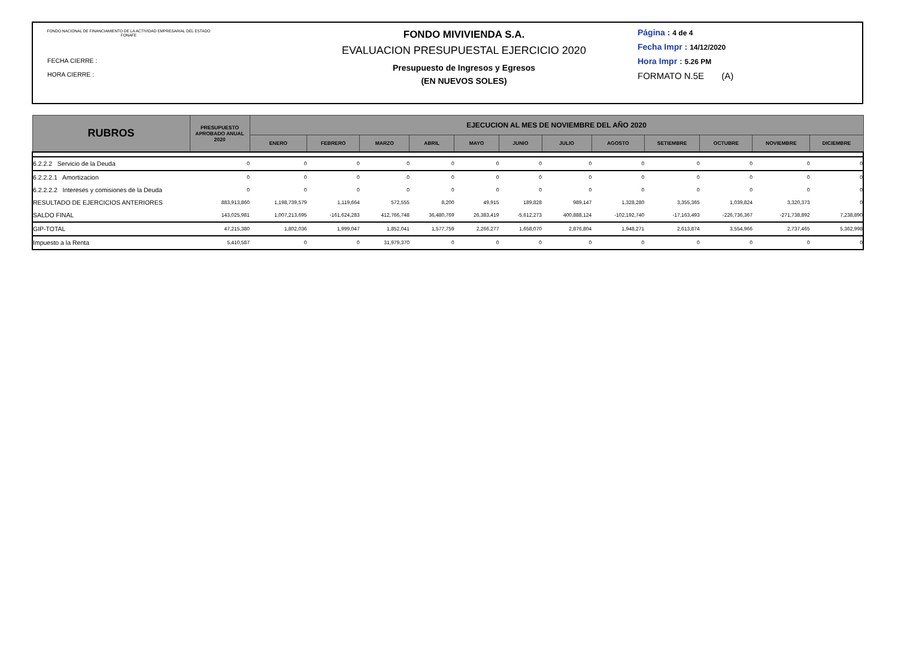FONDO NACIONAL DE FINANCIAMIENTO DE LA ACTIVIDAD EMPRESARIAL DEL ESTADO FONAFE
FECHA CIERRE :
HORA CIERRE :
FONDO MIVIVIENDA S.A.
EVALUACION PRESUPUESTAL EJERCICIO 2020
Presupuesto de Ingresos y Egresos
(EN NUEVOS SOLES)
Página : 4 de 4
Fecha Impr : 14/12/2020
Hora Impr : 5.26 PM
FORMATO N.5E (A)
| RUBROS | PRESUPUESTO APROBADO ANUAL 2020 | EJECUCION AL MES DE NOVIEMBRE DEL AÑO 2020 | | | | | | | | | | | |
| --- | --- | --- | --- | --- | --- | --- | --- | --- | --- | --- | --- | --- | --- |
| | | ENERO | FEBRERO | MARZO | ABRIL | MAYO | JUNIO | JULIO | AGOSTO | SETIEMBRE | OCTUBRE | NOVIEMBRE | DICIEMBRE |
| 6.2.2.2 Servicio de la Deuda | 0 | 0 | 0 | 0 | 0 | 0 | 0 | 0 | 0 | 0 | 0 | 0 | 0 |
| 6.2.2.2.1 Amortizacion | 0 | 0 | 0 | 0 | 0 | 0 | 0 | 0 | 0 | 0 | 0 | 0 | 0 |
| 6.2.2.2.2 Intereses y comisiones de la Deuda | 0 | 0 | 0 | 0 | 0 | 0 | 0 | 0 | 0 | 0 | 0 | 0 | 0 |
| RESULTADO DE EJERCICIOS ANTERIORES | 883,913,860 | 1,198,739,579 | 1,119,664 | 572,555 | 8,200 | 49,915 | 189,828 | 989,147 | 1,328,280 | 3,355,365 | 1,039,824 | 3,320,373 | 0 |
| SALDO FINAL | 143,025,981 | 1,007,213,695 | -161,624,283 | 412,766,748 | 36,480,769 | 26,383,419 | -5,612,273 | 400,888,124 | -102,192,740 | -17,163,493 | -226,736,367 | -271,738,892 | 7,238,890 |
| GIP-TOTAL | 47,215,380 | 1,802,036 | 1,999,047 | 1,852,041 | 1,577,759 | 2,266,277 | 1,658,070 | 2,876,804 | 1,948,271 | 2,613,874 | 3,554,966 | 2,737,465 | 5,362,998 |
| Impuesto a la Renta | 5,410,587 | 0 | 0 | 31,979,370 | 0 | 0 | 0 | 0 | 0 | 0 | 0 | 0 | 0 |